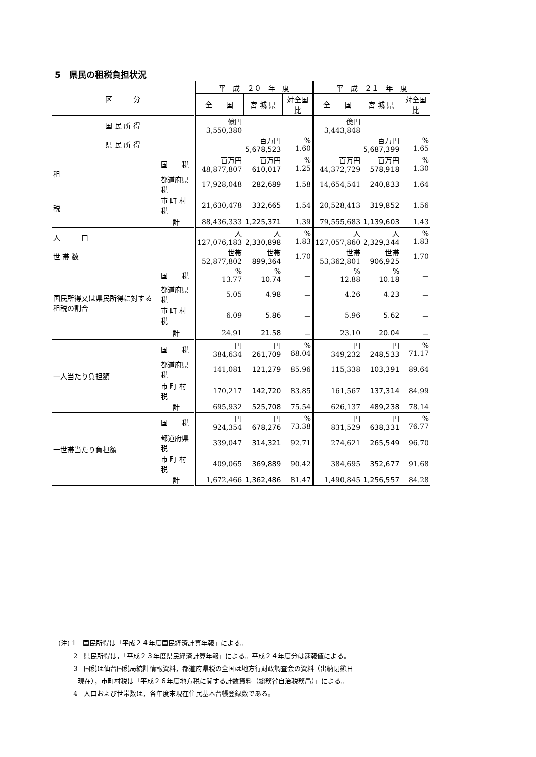5　県民の租税負担状況
| 区 分 | | 平 成 ２０ 年 度 | | | 平 成 ２１ 年 度 | | |
| --- | --- | --- | --- | --- | --- | --- | --- |
| | | 全 国 | 宮 城 県 | 対全国比 | 全 国 | 宮 城 県 | 対全国比 |
| 国 民 所 得 | | 億円 3,550,380 | | | 億円 3,443,848 | | |
| 県 民 所 得 | | | 百万円 5,678,523 | % 1.60 | | 百万円 5,687,399 | % 1.65 |
| 租 税 | 国 税 | 百万円 48,877,807 | 百万円 610,017 | % 1.25 | 百万円 44,372,729 | 百万円 578,918 | % 1.30 |
| | 都道府県税 | 17,928,048 | 282,689 | 1.58 | 14,654,541 | 240,833 | 1.64 |
| | 市 町 村 税 | 21,630,478 | 332,665 | 1.54 | 20,528,413 | 319,852 | 1.56 |
| | 計 | 88,436,333 | 1,225,371 | 1.39 | 79,555,683 | 1,139,603 | 1.43 |
| 人 口 | | 人 127,076,183 | 人 2,330,898 | % 1.83 | 人 127,057,860 | 人 2,329,344 | % 1.83 |
| 世 帯 数 | | 世帯 52,877,802 | 世帯 899,364 | 1.70 | 世帯 53,362,801 | 世帯 906,925 | 1.70 |
| 国民所得又は県民所得に対する租税の割合 | 国 税 | % 13.77 | % 10.74 | － | % 12.88 | % 10.18 | － |
| | 都道府県税 | 5.05 | 4.98 | － | 4.26 | 4.23 | － |
| | 市 町 村 税 | 6.09 | 5.86 | － | 5.96 | 5.62 | － |
| | 計 | 24.91 | 21.58 | － | 23.10 | 20.04 | － |
| 一人当たり負担額 | 国 税 | 円 384,634 | 円 261,709 | % 68.04 | 円 349,232 | 円 248,533 | % 71.17 |
| | 都道府県税 | 141,081 | 121,279 | 85.96 | 115,338 | 103,391 | 89.64 |
| | 市 町 村 税 | 170,217 | 142,720 | 83.85 | 161,567 | 137,314 | 84.99 |
| | 計 | 695,932 | 525,708 | 75.54 | 626,137 | 489,238 | 78.14 |
| 一世帯当たり負担額 | 国 税 | 円 924,354 | 円 678,276 | % 73.38 | 円 831,529 | 円 638,331 | % 76.77 |
| | 都道府県税 | 339,047 | 314,321 | 92.71 | 274,621 | 265,549 | 96.70 |
| | 市 町 村 税 | 409,065 | 369,889 | 90.42 | 384,695 | 352,677 | 91.68 |
| | 計 | 1,672,466 | 1,362,486 | 81.47 | 1,490,845 | 1,256,557 | 84.28 |
(注) 1　国民所得は「平成２４年度国民経済計算年報」による。
　　 2　県民所得は，「平成２３年度県民経済計算年報」による。平成２４年度分は速報値による。
　　 3　国税は仙台国税局統計情報資料，都道府県税の全国は地方行財政調査会の資料（出納閉鎖日
　　　現在），市町村税は「平成２６年度地方税に関する計数資料（総務省自治税務局）」による。
　　 4　人口および世帯数は，各年度末現在住民基本台帳登録数である。